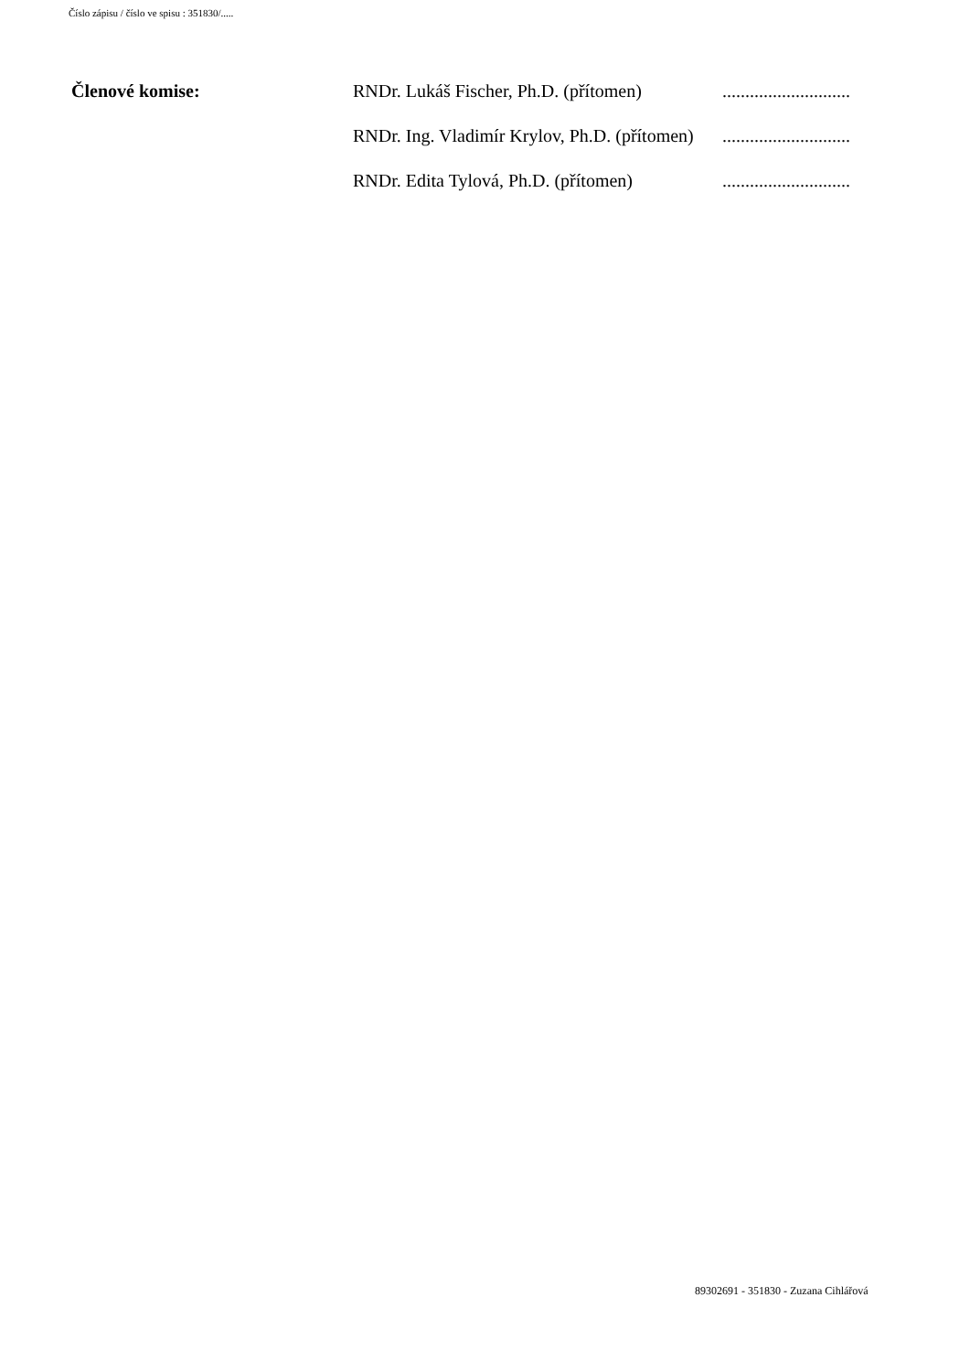Číslo zápisu / číslo ve spisu : 351830/.....
| Členové komise: | RNDr. Lukáš Fischer, Ph.D. (přítomen) | ............................ |
| | RNDr. Ing. Vladimír Krylov, Ph.D. (přítomen) | ............................ |
| | RNDr. Edita Tylová, Ph.D. (přítomen) | ............................ |
89302691 - 351830 - Zuzana Cihlářová